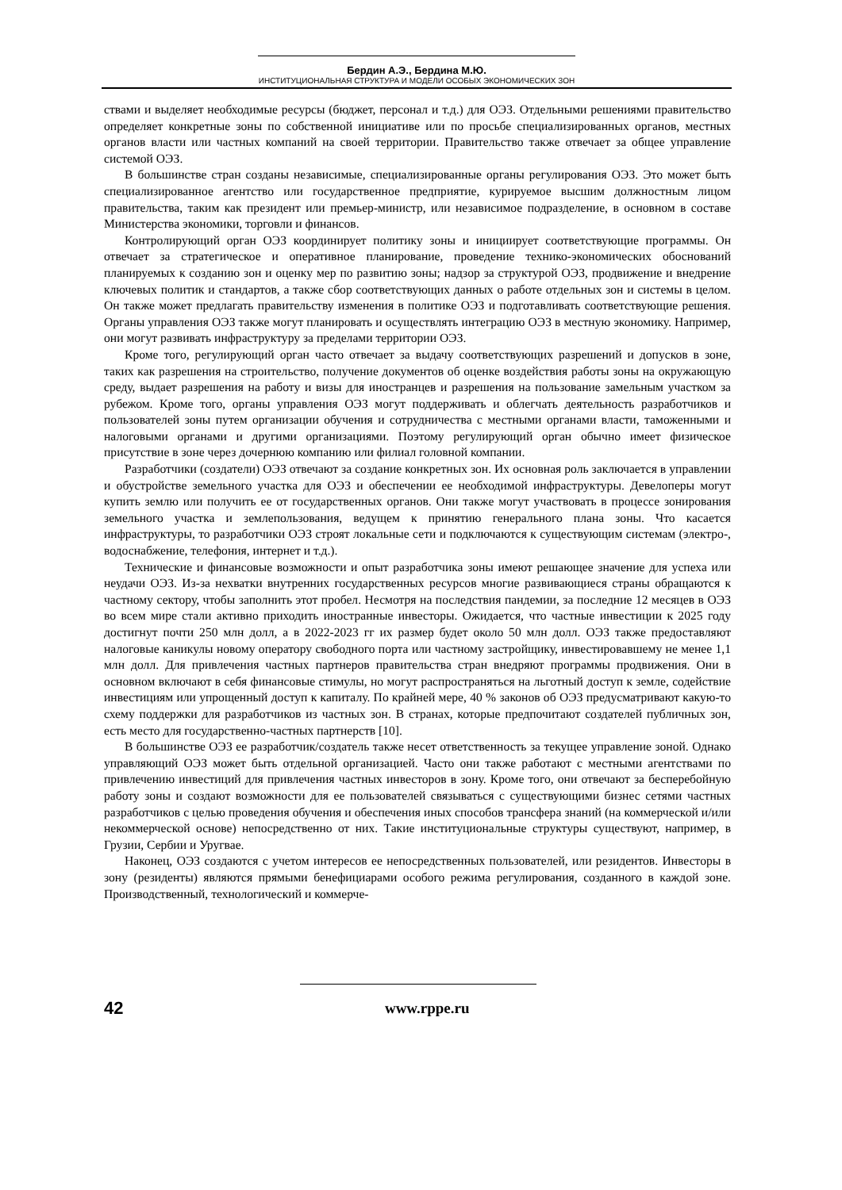Бердин А.Э., Бердина М.Ю.
ИНСТИТУЦИОНАЛЬНАЯ СТРУКТУРА И МОДЕЛИ ОСОБЫХ ЭКОНОМИЧЕСКИХ ЗОН
ствами и выделяет необходимые ресурсы (бюджет, персонал и т.д.) для ОЭЗ. Отдельными решениями правительство определяет конкретные зоны по собственной инициативе или по просьбе специализированных органов, местных органов власти или частных компаний на своей территории. Правительство также отвечает за общее управление системой ОЭЗ.
В большинстве стран созданы независимые, специализированные органы регулирования ОЭЗ. Это может быть специализированное агентство или государственное предприятие, курируемое высшим должностным лицом правительства, таким как президент или премьер-министр, или независимое подразделение, в основном в составе Министерства экономики, торговли и финансов.
Контролирующий орган ОЭЗ координирует политику зоны и инициирует соответствующие программы. Он отвечает за стратегическое и оперативное планирование, проведение технико-экономических обоснований планируемых к созданию зон и оценку мер по развитию зоны; надзор за структурой ОЭЗ, продвижение и внедрение ключевых политик и стандартов, а также сбор соответствующих данных о работе отдельных зон и системы в целом. Он также может предлагать правительству изменения в политике ОЭЗ и подготавливать соответствующие решения. Органы управления ОЭЗ также могут планировать и осуществлять интеграцию ОЭЗ в местную экономику. Например, они могут развивать инфраструктуру за пределами территории ОЭЗ.
Кроме того, регулирующий орган часто отвечает за выдачу соответствующих разрешений и допусков в зоне, таких как разрешения на строительство, получение документов об оценке воздействия работы зоны на окружающую среду, выдает разрешения на работу и визы для иностранцев и разрешения на пользование замельным участком за рубежом. Кроме того, органы управления ОЭЗ могут поддерживать и облегчать деятельность разработчиков и пользователей зоны путем организации обучения и сотрудничества с местными органами власти, таможенными и налоговыми органами и другими организациями. Поэтому регулирующий орган обычно имеет физическое присутствие в зоне через дочернюю компанию или филиал головной компании.
Разработчики (создатели) ОЭЗ отвечают за создание конкретных зон. Их основная роль заключается в управлении и обустройстве земельного участка для ОЭЗ и обеспечении ее необходимой инфраструктуры. Девелоперы могут купить землю или получить ее от государственных органов. Они также могут участвовать в процессе зонирования земельного участка и землепользования, ведущем к принятию генерального плана зоны. Что касается инфраструктуры, то разработчики ОЭЗ строят локальные сети и подключаются к существующим системам (электро-, водоснабжение, телефония, интернет и т.д.).
Технические и финансовые возможности и опыт разработчика зоны имеют решающее значение для успеха или неудачи ОЭЗ. Из-за нехватки внутренних государственных ресурсов многие развивающиеся страны обращаются к частному сектору, чтобы заполнить этот пробел. Несмотря на последствия пандемии, за последние 12 месяцев в ОЭЗ во всем мире стали активно приходить иностранные инвесторы. Ожидается, что частные инвестиции к 2025 году достигнут почти 250 млн долл, а в 2022-2023 гг их размер будет около 50 млн долл. ОЭЗ также предоставляют налоговые каникулы новому оператору свободного порта или частному застройщику, инвестировавшему не менее 1,1 млн долл. Для привлечения частных партнеров правительства стран внедряют программы продвижения. Они в основном включают в себя финансовые стимулы, но могут распространяться на льготный доступ к земле, содействие инвестициям или упрощенный доступ к капиталу. По крайней мере, 40 % законов об ОЭЗ предусматривают какую-то схему поддержки для разработчиков из частных зон. В странах, которые предпочитают создателей публичных зон, есть место для государственно-частных партнерств [10].
В большинстве ОЭЗ ее разработчик/создатель также несет ответственность за текущее управление зоной. Однако управляющий ОЭЗ может быть отдельной организацией. Часто они также работают с местными агентствами по привлечению инвестиций для привлечения частных инвесторов в зону. Кроме того, они отвечают за бесперебойную работу зоны и создают возможности для ее пользователей связываться с существующими бизнес сетями частных разработчиков с целью проведения обучения и обеспечения иных способов трансфера знаний (на коммерческой и/или некоммерческой основе) непосредственно от них. Такие институциональные структуры существуют, например, в Грузии, Сербии и Уругвае.
Наконец, ОЭЗ создаются с учетом интересов ее непосредственных пользователей, или резидентов. Инвесторы в зону (резиденты) являются прямыми бенефициарами особого режима регулирования, созданного в каждой зоне. Производственный, технологический и коммерче-
42
www.rppe.ru